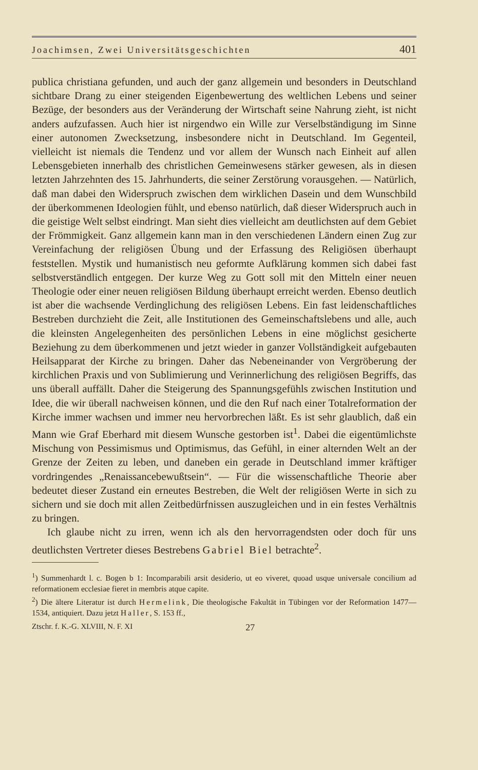Joachimsen, Zwei Universitätsgeschichten 401
publica christiana gefunden, und auch der ganz allgemein und besonders in Deutschland sichtbare Drang zu einer steigenden Eigenbewertung des weltlichen Lebens und seiner Bezüge, der besonders aus der Veränderung der Wirtschaft seine Nahrung zieht, ist nicht anders aufzufassen. Auch hier ist nirgendwo ein Wille zur Verselbständigung im Sinne einer autonomen Zwecksetzung, insbesondere nicht in Deutschland. Im Gegenteil, vielleicht ist niemals die Tendenz und vor allem der Wunsch nach Einheit auf allen Lebensgebieten innerhalb des christlichen Gemeinwesens stärker gewesen, als in diesen letzten Jahrzehnten des 15. Jahrhunderts, die seiner Zerstörung vorausgehen. — Natürlich, daß man dabei den Widerspruch zwischen dem wirklichen Dasein und dem Wunschbild der überkommenen Ideologien fühlt, und ebenso natürlich, daß dieser Widerspruch auch in die geistige Welt selbst eindringt. Man sieht dies vielleicht am deutlichsten auf dem Gebiet der Frömmigkeit. Ganz allgemein kann man in den verschiedenen Ländern einen Zug zur Vereinfachung der religiösen Übung und der Erfassung des Religiösen überhaupt feststellen. Mystik und humanistisch neu geformte Aufklärung kommen sich dabei fast selbstverständlich entgegen. Der kurze Weg zu Gott soll mit den Mitteln einer neuen Theologie oder einer neuen religiösen Bildung überhaupt erreicht werden. Ebenso deutlich ist aber die wachsende Verdinglichung des religiösen Lebens. Ein fast leidenschaftliches Bestreben durchzieht die Zeit, alle Institutionen des Gemeinschaftslebens und alle, auch die kleinsten Angelegenheiten des persönlichen Lebens in eine möglichst gesicherte Beziehung zu dem überkommenen und jetzt wieder in ganzer Vollständigkeit aufgebauten Heilsapparat der Kirche zu bringen. Daher das Nebeneinander von Vergröberung der kirchlichen Praxis und von Sublimierung und Verinnerlichung des religiösen Begriffs, das uns überall auffällt. Daher die Steigerung des Spannungsgefühls zwischen Institution und Idee, die wir überall nachweisen können, und die den Ruf nach einer Totalreformation der Kirche immer wachsen und immer neu hervorbrechen läßt. Es ist sehr glaublich, daß ein Mann wie Graf Eberhard mit diesem Wunsche gestorben ist<sup>1</sup>. Dabei die eigentümlichste Mischung von Pessimismus und Optimismus, das Gefühl, in einer alternden Welt an der Grenze der Zeiten zu leben, und daneben ein gerade in Deutschland immer kräftiger vordringendes „Renaissancebewußtsein“. — Für die wissenschaftliche Theorie aber bedeutet dieser Zustand ein erneutes Bestreben, die Welt der religiösen Werte in sich zu sichern und sie doch mit allen Zeitbedürfnissen auszugleichen und in ein festes Verhältnis zu bringen.
Ich glaube nicht zu irren, wenn ich als den hervorragendsten oder doch für uns deutlichsten Vertreter dieses Bestrebens Gabriel Biel betrachte<sup>2</sup>.
<sup>1</sup>) Summenhardt l. c. Bogen b 1: Incomparabili arsit desiderio, ut eo viveret, quoad usque universale concilium ad reformationem ecclesiae fieret in membris atque capite.
<sup>2</sup>) Die ältere Literatur ist durch Hermelink, Die theologische Fakultät in Tübingen vor der Reformation 1477—1534, antiquiert. Dazu jetzt Haller, S. 153 ff.,
Ztschr. f. K.-G. XLVIII, N. F. XI 27